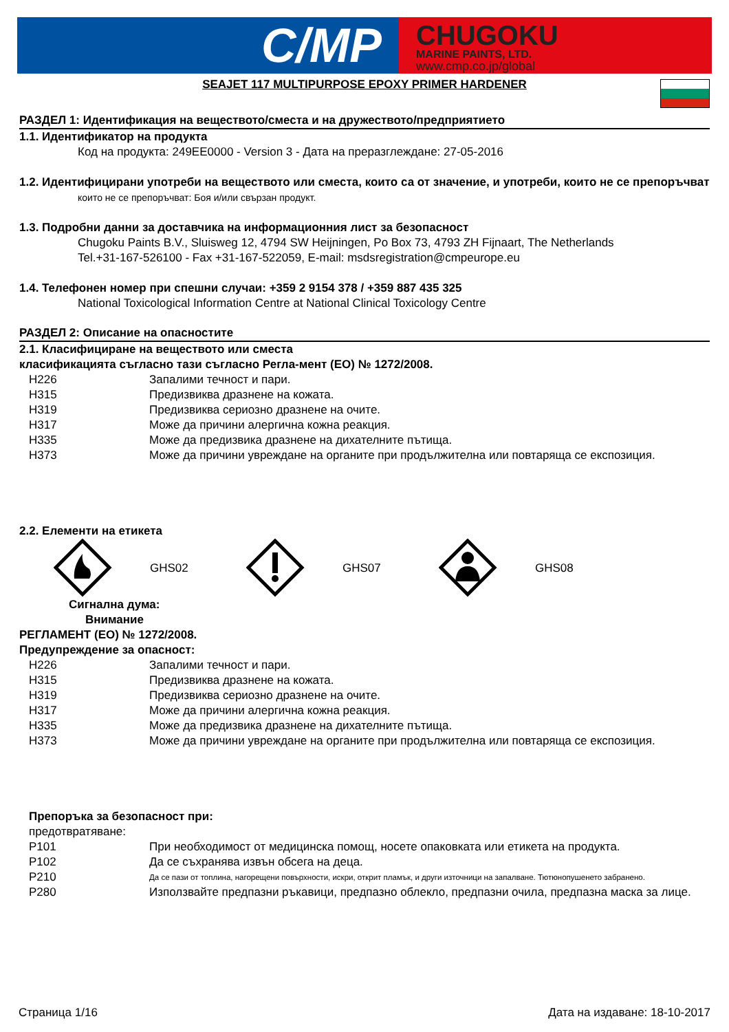C/MP
CHUGOKU
MARINE PAINTS, LTD.
www.cmp.co.jp/global
SEAJET 117 MULTIPURPOSE EPOXY PRIMER HARDENER
РАЗДЕЛ 1: Идентификация на веществото/сместа и на дружеството/предприятието
1.1. Идентификатор на продукта
Код на продукта: 249EE0000 - Version 3 - Дата на преразглеждане: 27-05-2016
1.2. Идентифицирани употреби на веществото или сместа, които са от значение, и употреби, които не се препоръчват
които не се препоръчват: Боя и/или свързан продукт.
1.3. Подробни данни за доставчика на информационния лист за безопасност
Chugoku Paints B.V., Sluisweg 12, 4794 SW Heijningen, Po Box 73, 4793 ZH Fijnaart, The Netherlands
Tel.+31-167-526100 - Fax +31-167-522059, E-mail: msdsregistration@cmpeurope.eu
1.4. Телефонен номер при спешни случаи: +359 2 9154 378 / +359 887 435 325
National Toxicological Information Centre at National Clinical Toxicology Centre
РАЗДЕЛ 2: Описание на опасностите
2.1. Класифициране на веществото или сместа
класификацията съгласно тази съгласно Регла-мент (ЕО) № 1272/2008.
| H226 | Запалими течност и пари. |
| H315 | Предизвиква дразнене на кожата. |
| H319 | Предизвиква сериозно дразнене на очите. |
| H317 | Може да причини алергична кожна реакция. |
| H335 | Може да предизвика дразнене на дихателните пътища. |
| H373 | Може да причини увреждане на органите при продължителна или повтаряща се експозиция. |
2.2. Елементи на етикета
GHS02 GHS07 GHS08
Сигнална дума:
Внимание
РЕГЛАМЕНТ (ЕО) № 1272/2008.
Предупреждение за опасност:
| H226 | Запалими течност и пари. |
| H315 | Предизвиква дразнене на кожата. |
| H319 | Предизвиква сериозно дразнене на очите. |
| H317 | Може да причини алергична кожна реакция. |
| H335 | Може да предизвика дразнене на дихателните пътища. |
| H373 | Може да причини увреждане на органите при продължителна или повтаряща се експозиция. |
Препоръка за безопасност при:
| предотвратяване: | |
| P101 | При необходимост от медицинска помощ, носете опаковката или етикета на продукта. |
| P102 | Да се съхранява извън обсега на деца. |
| P210 | Да се пази от топлина, нагорещени повърхности, искри, открит пламък, и други източници на запалване. Тютюнопушенето забранено. |
| P280 | Използвайте предпазни ръкавици, предпазно облекло, предпазни очила, предпазна маска за лице. |
Страница 1/16 Дата на издаване: 18-10-2017